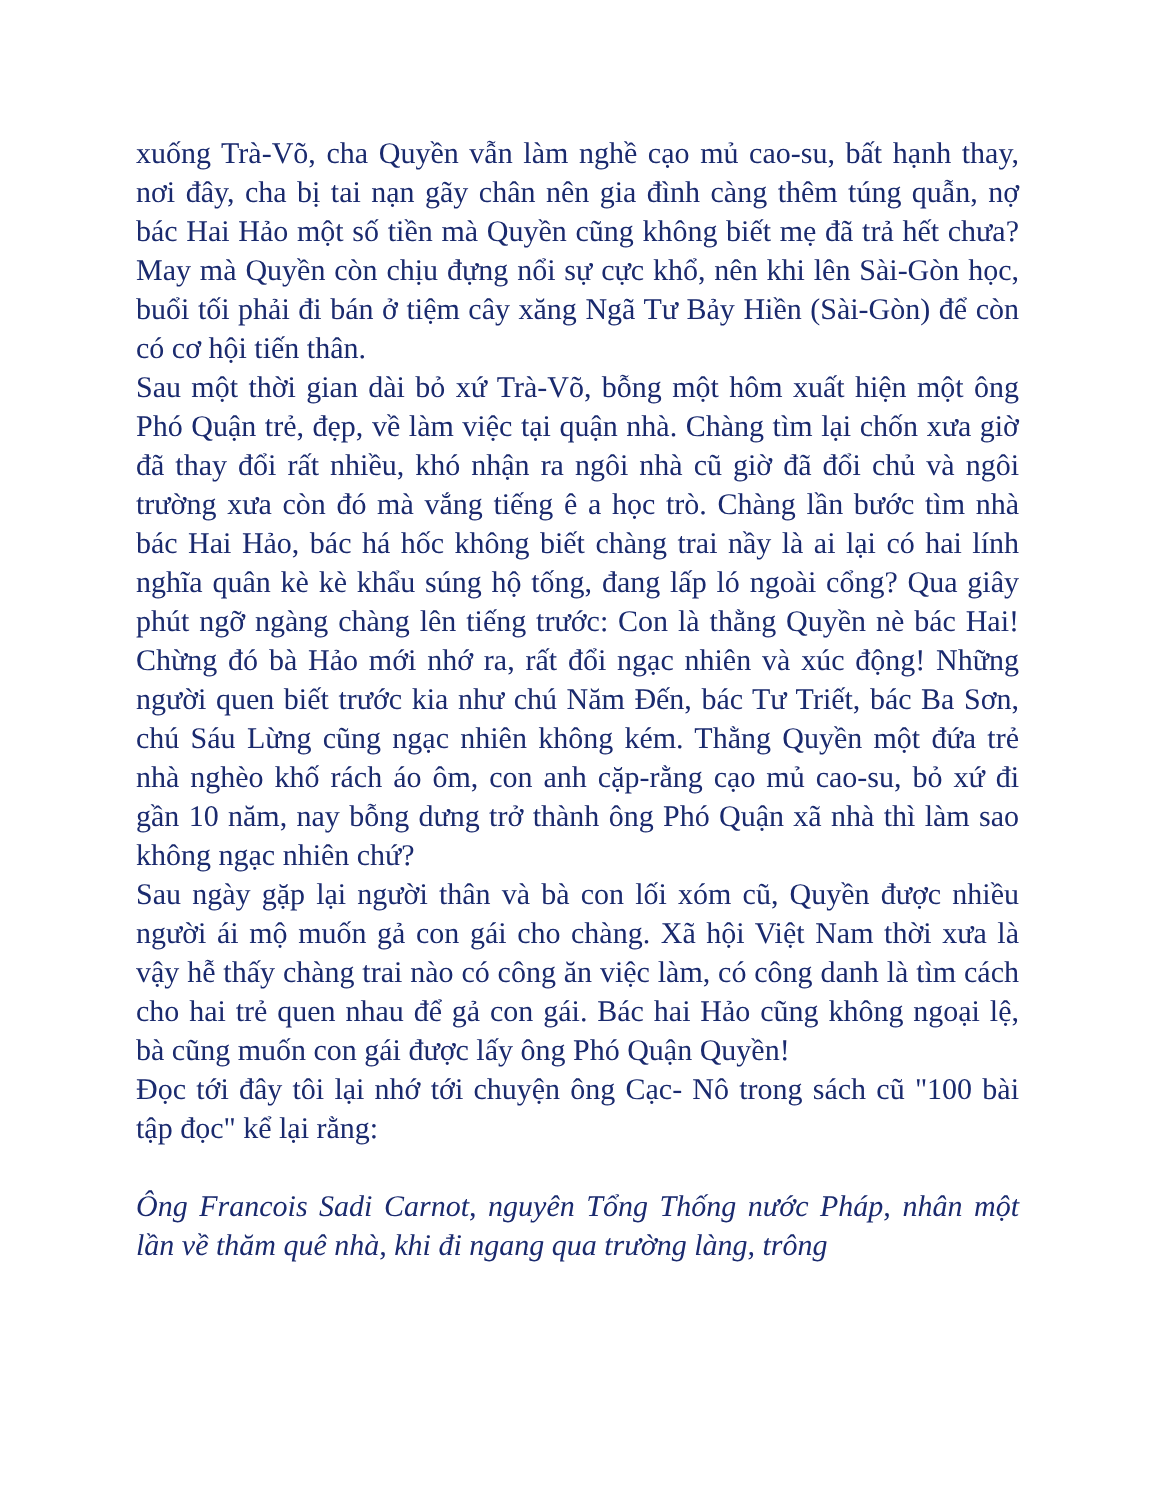xuống Trà-Võ, cha Quyền vẫn làm nghề cạo mủ cao-su, bất hạnh thay, nơi đây, cha bị tai nạn gãy chân nên gia đình càng thêm túng quẫn, nợ bác Hai Hảo một số tiền mà Quyền cũng không biết mẹ đã trả hết chưa? May mà Quyền còn chịu đựng nổi sự cực khổ, nên khi lên Sài-Gòn học, buổi tối phải đi bán ở tiệm cây xăng Ngã Tư Bảy Hiền (Sài-Gòn) để còn có cơ hội tiến thân.
Sau một thời gian dài bỏ xứ Trà-Võ, bỗng một hôm xuất hiện một ông Phó Quận trẻ, đẹp, về làm việc tại quận nhà. Chàng tìm lại chốn xưa giờ đã thay đổi rất nhiều, khó nhận ra ngôi nhà cũ giờ đã đổi chủ và ngôi trường xưa còn đó mà vắng tiếng ê a học trò. Chàng lần bước tìm nhà bác Hai Hảo, bác há hốc không biết chàng trai nầy là ai lại có hai lính nghĩa quân kè kè khẩu súng hộ tống, đang lấp ló ngoài cổng? Qua giây phút ngỡ ngàng chàng lên tiếng trước: Con là thằng Quyền nè bác Hai! Chừng đó bà Hảo mới nhớ ra, rất đổi ngạc nhiên và xúc động! Những người quen biết trước kia như chú Năm Đến, bác Tư Triết, bác Ba Sơn, chú Sáu Lừng cũng ngạc nhiên không kém. Thằng Quyền một đứa trẻ nhà nghèo khố rách áo ôm, con anh cặp-rằng cạo mủ cao-su, bỏ xứ đi gần 10 năm, nay bỗng dưng trở thành ông Phó Quận xã nhà thì làm sao không ngạc nhiên chứ?
Sau ngày gặp lại người thân và bà con lối xóm cũ, Quyền được nhiều người ái mộ muốn gả con gái cho chàng. Xã hội Việt Nam thời xưa là vậy hễ thấy chàng trai nào có công ăn việc làm, có công danh là tìm cách cho hai trẻ quen nhau để gả con gái. Bác hai Hảo cũng không ngoại lệ, bà cũng muốn con gái được lấy ông Phó Quận Quyền!
Đọc tới đây tôi lại nhớ tới chuyện ông Cạc- Nô trong sách cũ "100 bài tập đọc" kể lại rằng:
Ông Francois Sadi Carnot, nguyên Tổng Thống nước Pháp, nhân một lần về thăm quê nhà, khi đi ngang qua trường làng, trông